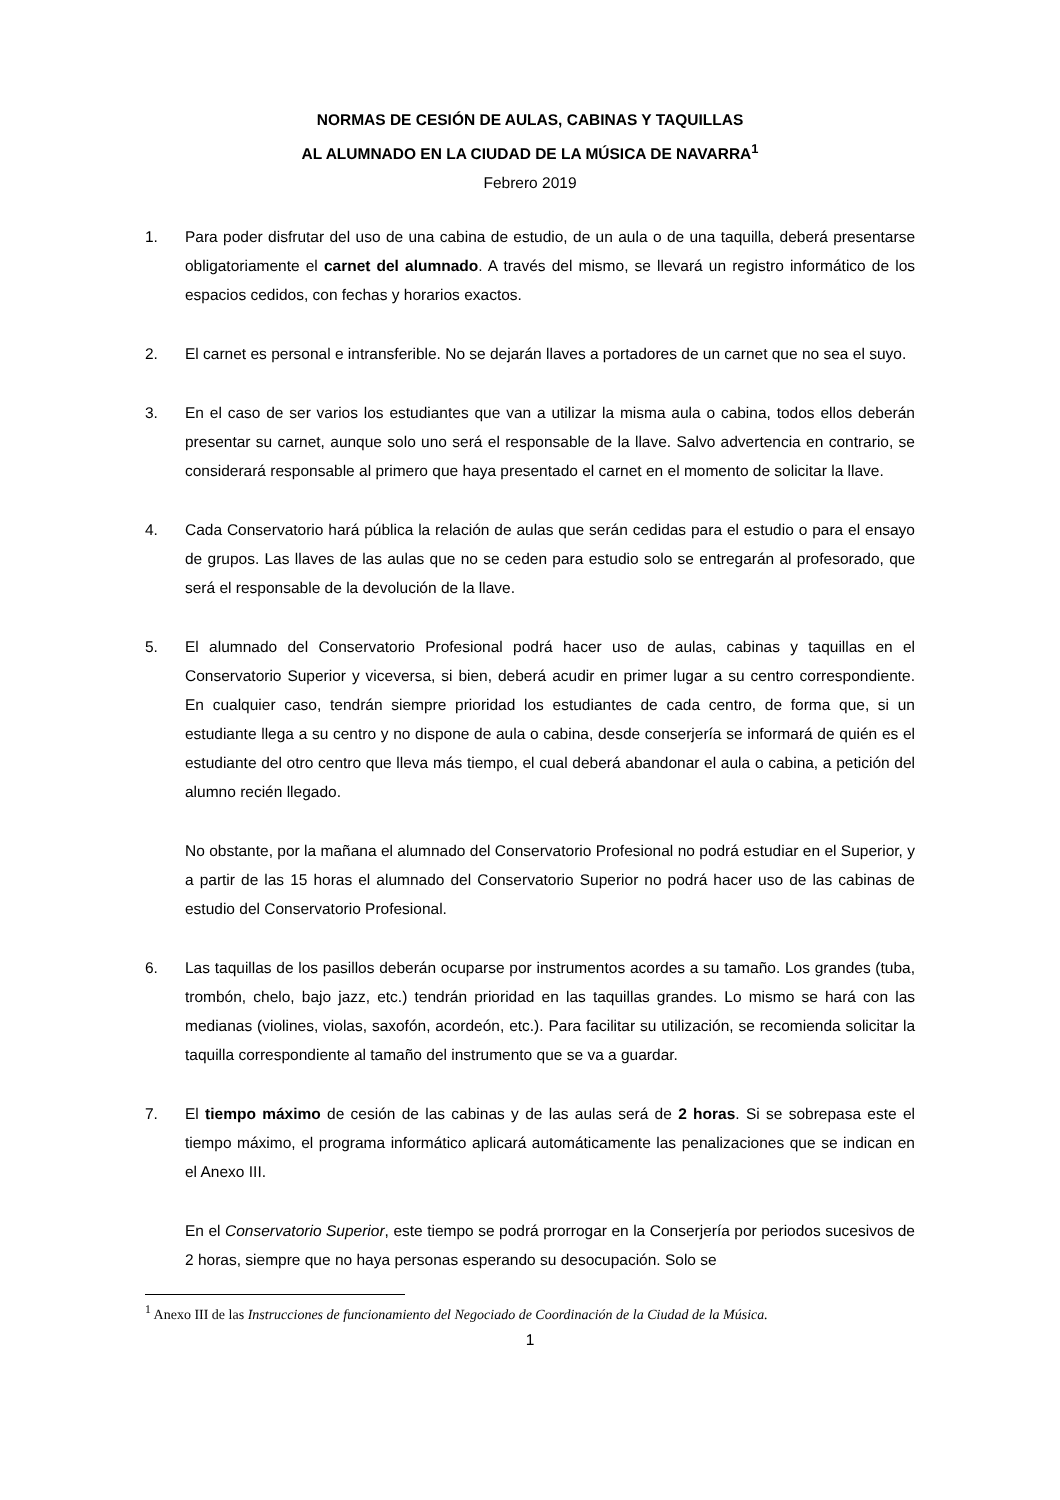NORMAS DE CESIÓN DE AULAS, CABINAS Y TAQUILLAS
AL ALUMNADO EN LA CIUDAD DE LA MÚSICA DE NAVARRA<sup>1</sup>
Febrero 2019
1. Para poder disfrutar del uso de una cabina de estudio, de un aula o de una taquilla, deberá presentarse obligatoriamente el carnet del alumnado. A través del mismo, se llevará un registro informático de los espacios cedidos, con fechas y horarios exactos.
2. El carnet es personal e intransferible. No se dejarán llaves a portadores de un carnet que no sea el suyo.
3. En el caso de ser varios los estudiantes que van a utilizar la misma aula o cabina, todos ellos deberán presentar su carnet, aunque solo uno será el responsable de la llave. Salvo advertencia en contrario, se considerará responsable al primero que haya presentado el carnet en el momento de solicitar la llave.
4. Cada Conservatorio hará pública la relación de aulas que serán cedidas para el estudio o para el ensayo de grupos. Las llaves de las aulas que no se ceden para estudio solo se entregarán al profesorado, que será el responsable de la devolución de la llave.
5. El alumnado del Conservatorio Profesional podrá hacer uso de aulas, cabinas y taquillas en el Conservatorio Superior y viceversa, si bien, deberá acudir en primer lugar a su centro correspondiente. En cualquier caso, tendrán siempre prioridad los estudiantes de cada centro, de forma que, si un estudiante llega a su centro y no dispone de aula o cabina, desde conserjería se informará de quién es el estudiante del otro centro que lleva más tiempo, el cual deberá abandonar el aula o cabina, a petición del alumno recién llegado.
No obstante, por la mañana el alumnado del Conservatorio Profesional no podrá estudiar en el Superior, y a partir de las 15 horas el alumnado del Conservatorio Superior no podrá hacer uso de las cabinas de estudio del Conservatorio Profesional.
6. Las taquillas de los pasillos deberán ocuparse por instrumentos acordes a su tamaño. Los grandes (tuba, trombón, chelo, bajo jazz, etc.) tendrán prioridad en las taquillas grandes. Lo mismo se hará con las medianas (violines, violas, saxofón, acordeón, etc.). Para facilitar su utilización, se recomienda solicitar la taquilla correspondiente al tamaño del instrumento que se va a guardar.
7. El tiempo máximo de cesión de las cabinas y de las aulas será de 2 horas. Si se sobrepasa este el tiempo máximo, el programa informático aplicará automáticamente las penalizaciones que se indican en el Anexo III.
En el Conservatorio Superior, este tiempo se podrá prorrogar en la Conserjería por periodos sucesivos de 2 horas, siempre que no haya personas esperando su desocupación. Solo se
<sup>1</sup> Anexo III de las Instrucciones de funcionamiento del Negociado de Coordinación de la Ciudad de la Música.
1